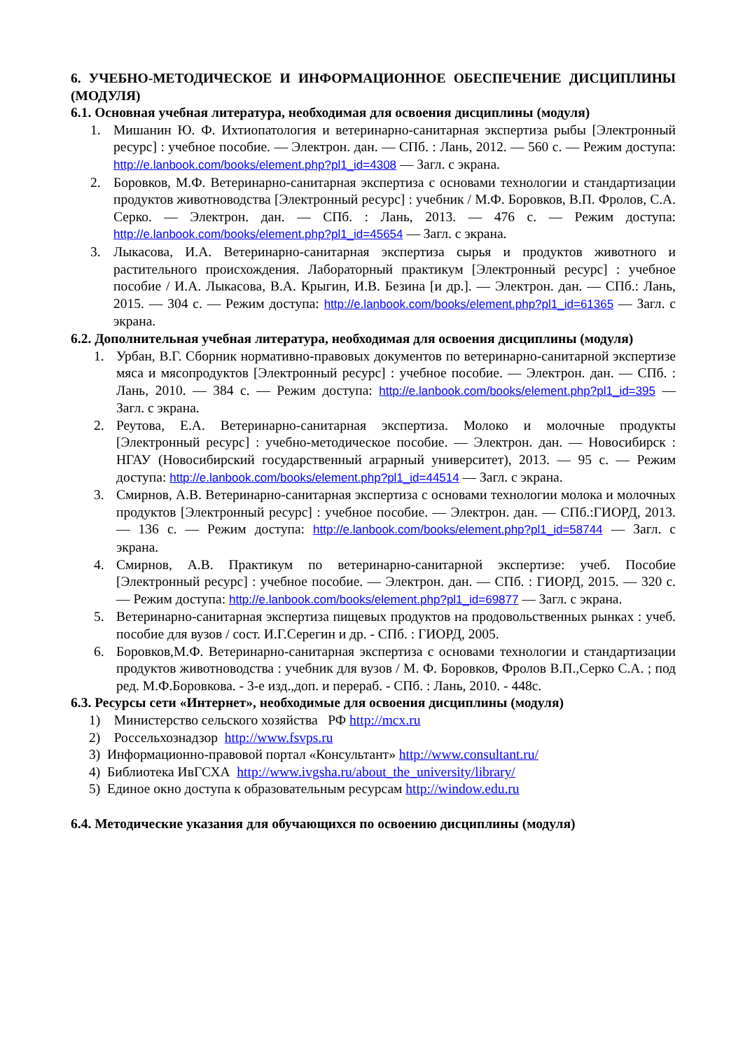6. УЧЕБНО-МЕТОДИЧЕСКОЕ И ИНФОРМАЦИОННОЕ ОБЕСПЕЧЕНИЕ ДИСЦИПЛИНЫ (МОДУЛЯ)
6.1. Основная учебная литература, необходимая для освоения дисциплины (модуля)
1. Мишанин Ю. Ф. Ихтиопатология и ветеринарно-санитарная экспертиза рыбы [Электронный ресурс] : учебное пособие. — Электрон. дан. — СПб. : Лань, 2012. — 560 с. — Режим доступа: http://e.lanbook.com/books/element.php?pl1_id=4308 — Загл. с экрана.
2. Боровков, М.Ф. Ветеринарно-санитарная экспертиза с основами технологии и стандартизации продуктов животноводства [Электронный ресурс] : учебник / М.Ф. Боровков, В.П. Фролов, С.А. Серко. — Электрон. дан. — СПб. : Лань, 2013. — 476 с. — Режим доступа: http://e.lanbook.com/books/element.php?pl1_id=45654 — Загл. с экрана.
3. Лыкасова, И.А. Ветеринарно-санитарная экспертиза сырья и продуктов животного и растительного происхождения. Лабораторный практикум [Электронный ресурс] : учебное пособие / И.А. Лыкасова, В.А. Крыгин, И.В. Безина [и др.]. — Электрон. дан. — СПб.: Лань, 2015. — 304 с. — Режим доступа: http://e.lanbook.com/books/element.php?pl1_id=61365 — Загл. с экрана.
6.2. Дополнительная учебная литература, необходимая для освоения дисциплины (модуля)
1. Урбан, В.Г. Сборник нормативно-правовых документов по ветеринарно-санитарной экспертизе мяса и мясопродуктов [Электронный ресурс] : учебное пособие. — Электрон. дан. — СПб. : Лань, 2010. — 384 с. — Режим доступа: http://e.lanbook.com/books/element.php?pl1_id=395 — Загл. с экрана.
2. Реутова, Е.А. Ветеринарно-санитарная экспертиза. Молоко и молочные продукты [Электронный ресурс] : учебно-методическое пособие. — Электрон. дан. — Новосибирск : НГАУ (Новосибирский государственный аграрный университет), 2013. — 95 с. — Режим доступа: http://e.lanbook.com/books/element.php?pl1_id=44514 — Загл. с экрана.
3. Смирнов, А.В. Ветеринарно-санитарная экспертиза с основами технологии молока и молочных продуктов [Электронный ресурс] : учебное пособие. — Электрон. дан. — СПб.:ГИОРД, 2013. — 136 с. — Режим доступа: http://e.lanbook.com/books/element.php?pl1_id=58744 — Загл. с экрана.
4. Смирнов, А.В. Практикум по ветеринарно-санитарной экспертизе: учеб. Пособие [Электронный ресурс] : учебное пособие. — Электрон. дан. — СПб. : ГИОРД, 2015. — 320 с. — Режим доступа: http://e.lanbook.com/books/element.php?pl1_id=69877 — Загл. с экрана.
5. Ветеринарно-санитарная экспертиза пищевых продуктов на продовольственных рынках : учеб. пособие для вузов / сост. И.Г.Серегин и др. - СПб. : ГИОРД, 2005.
6. Боровков,М.Ф. Ветеринарно-санитарная экспертиза с основами технологии и стандартизации продуктов животноводства : учебник для вузов / М. Ф. Боровков, Фролов В.П.,Серко С.А. ; под ред. М.Ф.Боровкова. - 3-е изд.,доп. и перераб. - СПб. : Лань, 2010. - 448с.
6.3. Ресурсы сети «Интернет», необходимые для освоения дисциплины (модуля)
1) Министерство сельского хозяйства РФ http://mcx.ru
2) Россельхознадзор http://www.fsvps.ru
3) Информационно-правовой портал «Консультант» http://www.consultant.ru/
4) Библиотека ИвГСХА http://www.ivgsha.ru/about_the_university/library/
5) Единое окно доступа к образовательным ресурсам http://window.edu.ru
6.4. Методические указания для обучающихся по освоению дисциплины (модуля)